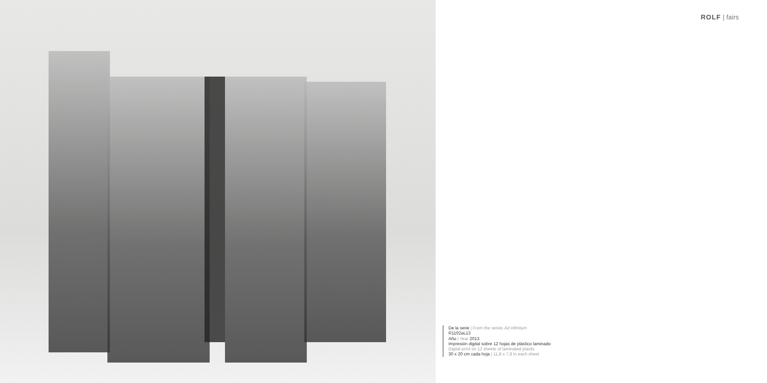ROLF | fairs
De la serie | From the series Ad infinitum
R1102aL13
Año | Year 2013
Impresión digital sobre 12 hojas de plástico laminado
Digital print on 12 sheets of laminated plastic
30 x 20 cm cada hoja | 11,8 x 7,8 in each sheet